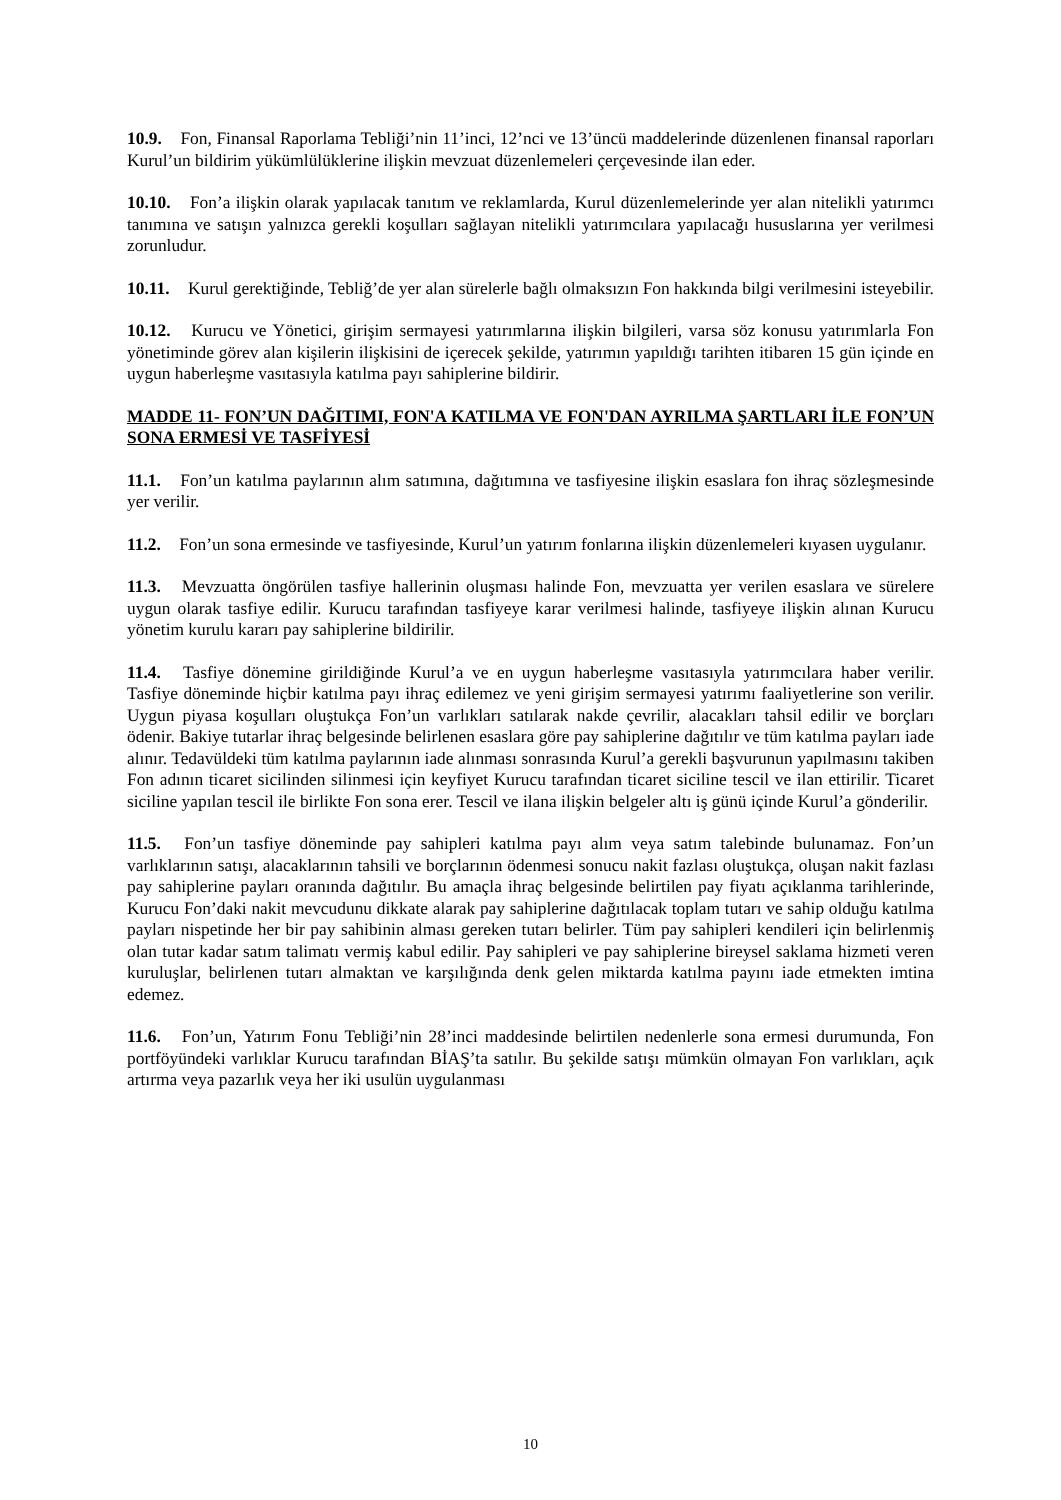10.9. Fon, Finansal Raporlama Tebliği’nin 11’inci, 12’nci ve 13’üncü maddelerinde düzenlenen finansal raporları Kurul’un bildirim yükümlülüklerine ilişkin mevzuat düzenlemeleri çerçevesinde ilan eder.
10.10. Fon’a ilişkin olarak yapılacak tanıtım ve reklamlarda, Kurul düzenlemelerinde yer alan nitelikli yatırımcı tanımına ve satışın yalnızca gerekli koşulları sağlayan nitelikli yatırımcılara yapılacağı hususlarına yer verilmesi zorunludur.
10.11. Kurul gerektiğinde, Tebliğ’de yer alan sürelerle bağlı olmaksızın Fon hakkında bilgi verilmesini isteyebilir.
10.12. Kurucu ve Yönetici, girişim sermayesi yatırımlarına ilişkin bilgileri, varsa söz konusu yatırımlarla Fon yönetiminde görev alan kişilerin ilişkisini de içerecek şekilde, yatırımın yapıldığı tarihten itibaren 15 gün içinde en uygun haberleşme vasıtasıyla katılma payı sahiplerine bildirir.
MADDE 11- FON’UN DAĞITIMI, FON'A KATILMA VE FON'DAN AYRILMA ŞARTLARI İLE FON’UN SONA ERMESİ VE TASFİYESİ
11.1. Fon’un katılma paylarının alım satımına, dağıtımına ve tasfiyesine ilişkin esaslara fon ihraç sözleşmesinde yer verilir.
11.2. Fon’un sona ermesinde ve tasfiyesinde, Kurul’un yatırım fonlarına ilişkin düzenlemeleri kıyasen uygulanır.
11.3. Mevzuatta öngörülen tasfiye hallerinin oluşması halinde Fon, mevzuatta yer verilen esaslara ve sürelere uygun olarak tasfiye edilir. Kurucu tarafından tasfiyeye karar verilmesi halinde, tasfiyeye ilişkin alınan Kurucu yönetim kurulu kararı pay sahiplerine bildirilir.
11.4. Tasfiye dönemine girildiğinde Kurul’a ve en uygun haberleşme vasıtasıyla yatırımcılara haber verilir. Tasfiye döneminde hiçbir katılma payı ihraç edilemez ve yeni girişim sermayesi yatırımı faaliyetlerine son verilir. Uygun piyasa koşulları oluştukça Fon’un varlıkları satılarak nakde çevrilir, alacakları tahsil edilir ve borçları ödenir. Bakiye tutarlar ihraç belgesinde belirlenen esaslara göre pay sahiplerine dağıtılır ve tüm katılma payları iade alınır. Tedavüldeki tüm katılma paylarının iade alınması sonrasında Kurul’a gerekli başvurunun yapılmasını takiben Fon adının ticaret sicilinden silinmesi için keyfiyet Kurucu tarafından ticaret siciline tescil ve ilan ettirilir. Ticaret siciline yapılan tescil ile birlikte Fon sona erer. Tescil ve ilana ilişkin belgeler altı iş günü içinde Kurul’a gönderilir.
11.5. Fon’un tasfiye döneminde pay sahipleri katılma payı alım veya satım talebinde bulunamaz. Fon’un varlıklarının satışı, alacaklarının tahsili ve borçlarının ödenmesi sonucu nakit fazlası oluştukça, oluşan nakit fazlası pay sahiplerine payları oranında dağıtılır. Bu amaçla ihraç belgesinde belirtilen pay fiyatı açıklanma tarihlerinde, Kurucu Fon’daki nakit mevcudunu dikkate alarak pay sahiplerine dağıtılacak toplam tutarı ve sahip olduğu katılma payları nispetinde her bir pay sahibinin alması gereken tutarı belirler. Tüm pay sahipleri kendileri için belirlenmiş olan tutar kadar satım talimatı vermiş kabul edilir. Pay sahipleri ve pay sahiplerine bireysel saklama hizmeti veren kuruluşlar, belirlenen tutarı almaktan ve karşılığında denk gelen miktarda katılma payını iade etmekten imtina edemez.
11.6. Fon’un, Yatırım Fonu Tebliği’nin 28’inci maddesinde belirtilen nedenlerle sona ermesi durumunda, Fon portföyündeki varlıklar Kurucu tarafından BİAŞ’ta satılır. Bu şekilde satışı mümkün olmayan Fon varlıkları, açık artırma veya pazarlık veya her iki usulün uygulanması
10